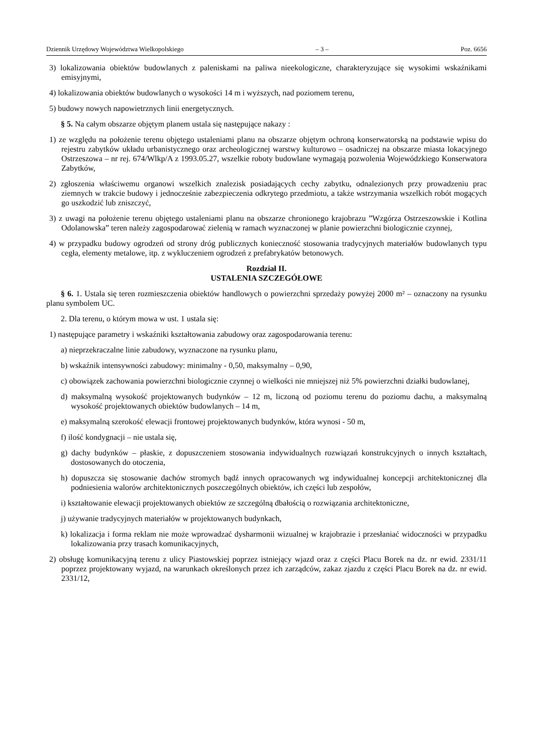Dziennik Urzędowy Województwa Wielkopolskiego – 3 – Poz. 6656
3) lokalizowania obiektów budowlanych z paleniskami na paliwa nieekologiczne, charakteryzujące się wysokimi wskaźnikami emisyjnymi,
4) lokalizowania obiektów budowlanych o wysokości 14 m i wyższych, nad poziomem terenu,
5) budowy nowych napowietrznych linii energetycznych.
§ 5. Na całym obszarze objętym planem ustala się następujące nakazy :
1) ze względu na położenie terenu objętego ustaleniami planu na obszarze objętym ochroną konserwatorską na podstawie wpisu do rejestru zabytków układu urbanistycznego oraz archeologicznej warstwy kulturowo – osadniczej na obszarze miasta lokacyjnego Ostrzeszowa – nr rej. 674/Wlkp/A z 1993.05.27, wszelkie roboty budowlane wymagają pozwolenia Wojewódzkiego Konserwatora Zabytków,
2) zgłoszenia właściwemu organowi wszelkich znalezisk posiadających cechy zabytku, odnalezionych przy prowadzeniu prac ziemnych w trakcie budowy i jednocześnie zabezpieczenia odkrytego przedmiotu, a także wstrzymania wszelkich robót mogących go uszkodzić lub zniszczyć,
3) z uwagi na położenie terenu objętego ustaleniami planu na obszarze chronionego krajobrazu ”Wzgórza Ostrzeszowskie i Kotlina Odolanowska” teren należy zagospodarować zielenią w ramach wyznaczonej w planie powierzchni biologicznie czynnej,
4) w przypadku budowy ogrodzeń od strony dróg publicznych konieczność stosowania tradycyjnych materiałów budowlanych typu cegła, elementy metalowe, itp. z wykluczeniem ogrodzeń z prefabrykatów betonowych.
Rozdział II.
USTALENIA SZCZEGÓŁOWE
§ 6. 1. Ustala się teren rozmieszczenia obiektów handlowych o powierzchni sprzedaży powyżej 2000 m² – oznaczony na rysunku planu symbolem UC.
2. Dla terenu, o którym mowa w ust. 1 ustala się:
1) następujące parametry i wskaźniki kształtowania zabudowy oraz zagospodarowania terenu:
a) nieprzekraczalne linie zabudowy, wyznaczone na rysunku planu,
b) wskaźnik intensywności zabudowy: minimalny - 0,50, maksymalny – 0,90,
c) obowiązek zachowania powierzchni biologicznie czynnej o wielkości nie mniejszej niż 5% powierzchni działki budowlanej,
d) maksymalną wysokość projektowanych budynków – 12 m, liczoną od poziomu terenu do poziomu dachu, a maksymalną wysokość projektowanych obiektów budowlanych – 14 m,
e) maksymalną szerokość elewacji frontowej projektowanych budynków, która wynosi - 50 m,
f) ilość kondygnacji – nie ustala się,
g) dachy budynków – płaskie, z dopuszczeniem stosowania indywidualnych rozwiązań konstrukcyjnych o innych kształtach, dostosowanych do otoczenia,
h) dopuszcza się stosowanie dachów stromych bądź innych opracowanych wg indywidualnej koncepcji architektonicznej dla podniesienia walorów architektonicznych poszczególnych obiektów, ich części lub zespołów,
i) kształtowanie elewacji projektowanych obiektów ze szczególną dbałością o rozwiązania architektoniczne,
j) używanie tradycyjnych materiałów w projektowanych budynkach,
k) lokalizacja i forma reklam nie może wprowadzać dysharmonii wizualnej w krajobrazie i przesłaniać widoczności w przypadku lokalizowania przy trasach komunikacyjnych,
2) obsługę komunikacyjną terenu z ulicy Piastowskiej poprzez istniejący wjazd oraz z części Placu Borek na dz. nr ewid. 2331/11 poprzez projektowany wyjazd, na warunkach określonych przez ich zarządców, zakaz zjazdu z części Placu Borek na dz. nr ewid. 2331/12,